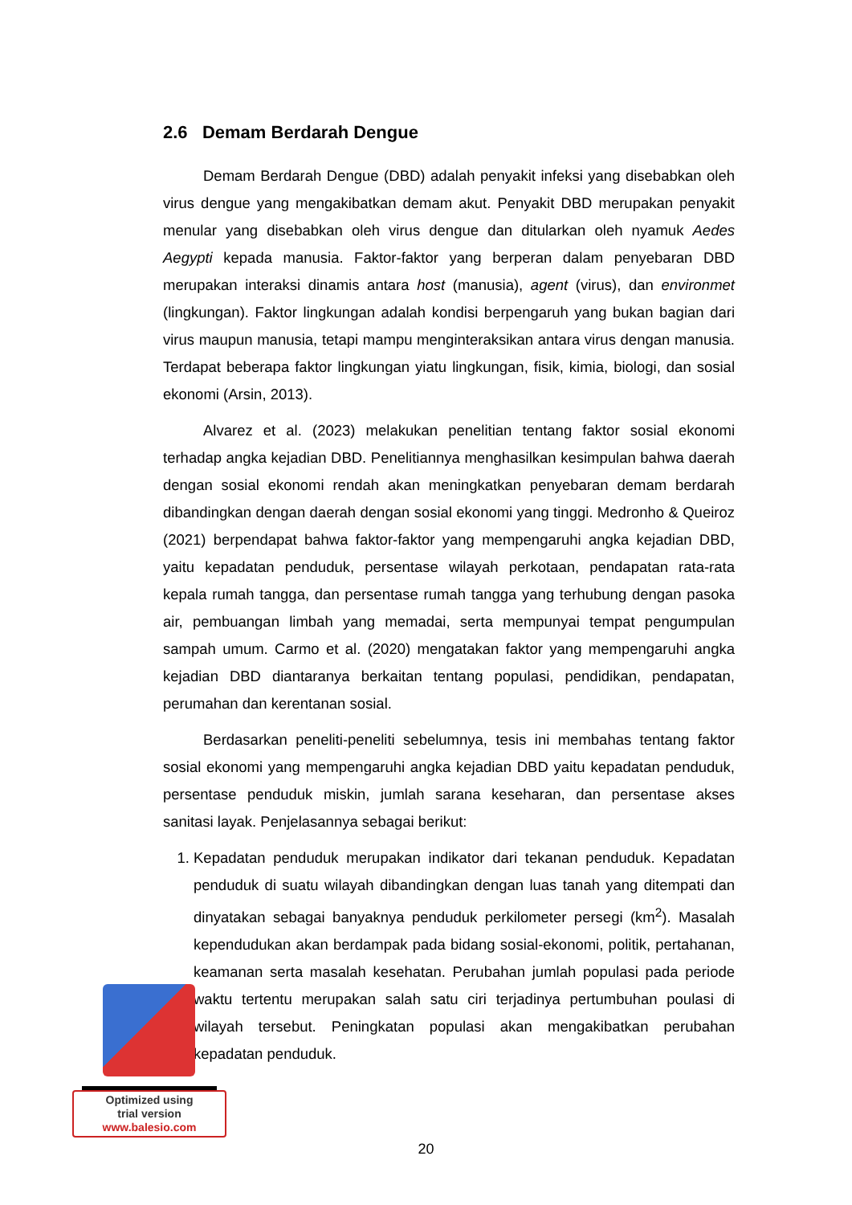2.6 Demam Berdarah Dengue
Demam Berdarah Dengue (DBD) adalah penyakit infeksi yang disebabkan oleh virus dengue yang mengakibatkan demam akut. Penyakit DBD merupakan penyakit menular yang disebabkan oleh virus dengue dan ditularkan oleh nyamuk Aedes Aegypti kepada manusia. Faktor-faktor yang berperan dalam penyebaran DBD merupakan interaksi dinamis antara host (manusia), agent (virus), dan environmet (lingkungan). Faktor lingkungan adalah kondisi berpengaruh yang bukan bagian dari virus maupun manusia, tetapi mampu menginteraksikan antara virus dengan manusia. Terdapat beberapa faktor lingkungan yiatu lingkungan, fisik, kimia, biologi, dan sosial ekonomi (Arsin, 2013).
Alvarez et al. (2023) melakukan penelitian tentang faktor sosial ekonomi terhadap angka kejadian DBD. Penelitiannya menghasilkan kesimpulan bahwa daerah dengan sosial ekonomi rendah akan meningkatkan penyebaran demam berdarah dibandingkan dengan daerah dengan sosial ekonomi yang tinggi. Medronho & Queiroz (2021) berpendapat bahwa faktor-faktor yang mempengaruhi angka kejadian DBD, yaitu kepadatan penduduk, persentase wilayah perkotaan, pendapatan rata-rata kepala rumah tangga, dan persentase rumah tangga yang terhubung dengan pasoka air, pembuangan limbah yang memadai, serta mempunyai tempat pengumpulan sampah umum. Carmo et al. (2020) mengatakan faktor yang mempengaruhi angka kejadian DBD diantaranya berkaitan tentang populasi, pendidikan, pendapatan, perumahan dan kerentanan sosial.
Berdasarkan peneliti-peneliti sebelumnya, tesis ini membahas tentang faktor sosial ekonomi yang mempengaruhi angka kejadian DBD yaitu kepadatan penduduk, persentase penduduk miskin, jumlah sarana keseharan, dan persentase akses sanitasi layak. Penjelasannya sebagai berikut:
1. Kepadatan penduduk merupakan indikator dari tekanan penduduk. Kepadatan penduduk di suatu wilayah dibandingkan dengan luas tanah yang ditempati dan dinyatakan sebagai banyaknya penduduk perkilometer persegi (km<sup>2</sup>). Masalah kependudukan akan berdampak pada bidang sosial-ekonomi, politik, pertahanan, keamanan serta masalah kesehatan. Perubahan jumlah populasi pada periode waktu tertentu merupakan salah satu ciri terjadinya pertumbuhan poulasi di wilayah tersebut. Peningkatan populasi akan mengakibatkan perubahan kepadatan penduduk.
Optimized using
trial version
www.balesio.com
20